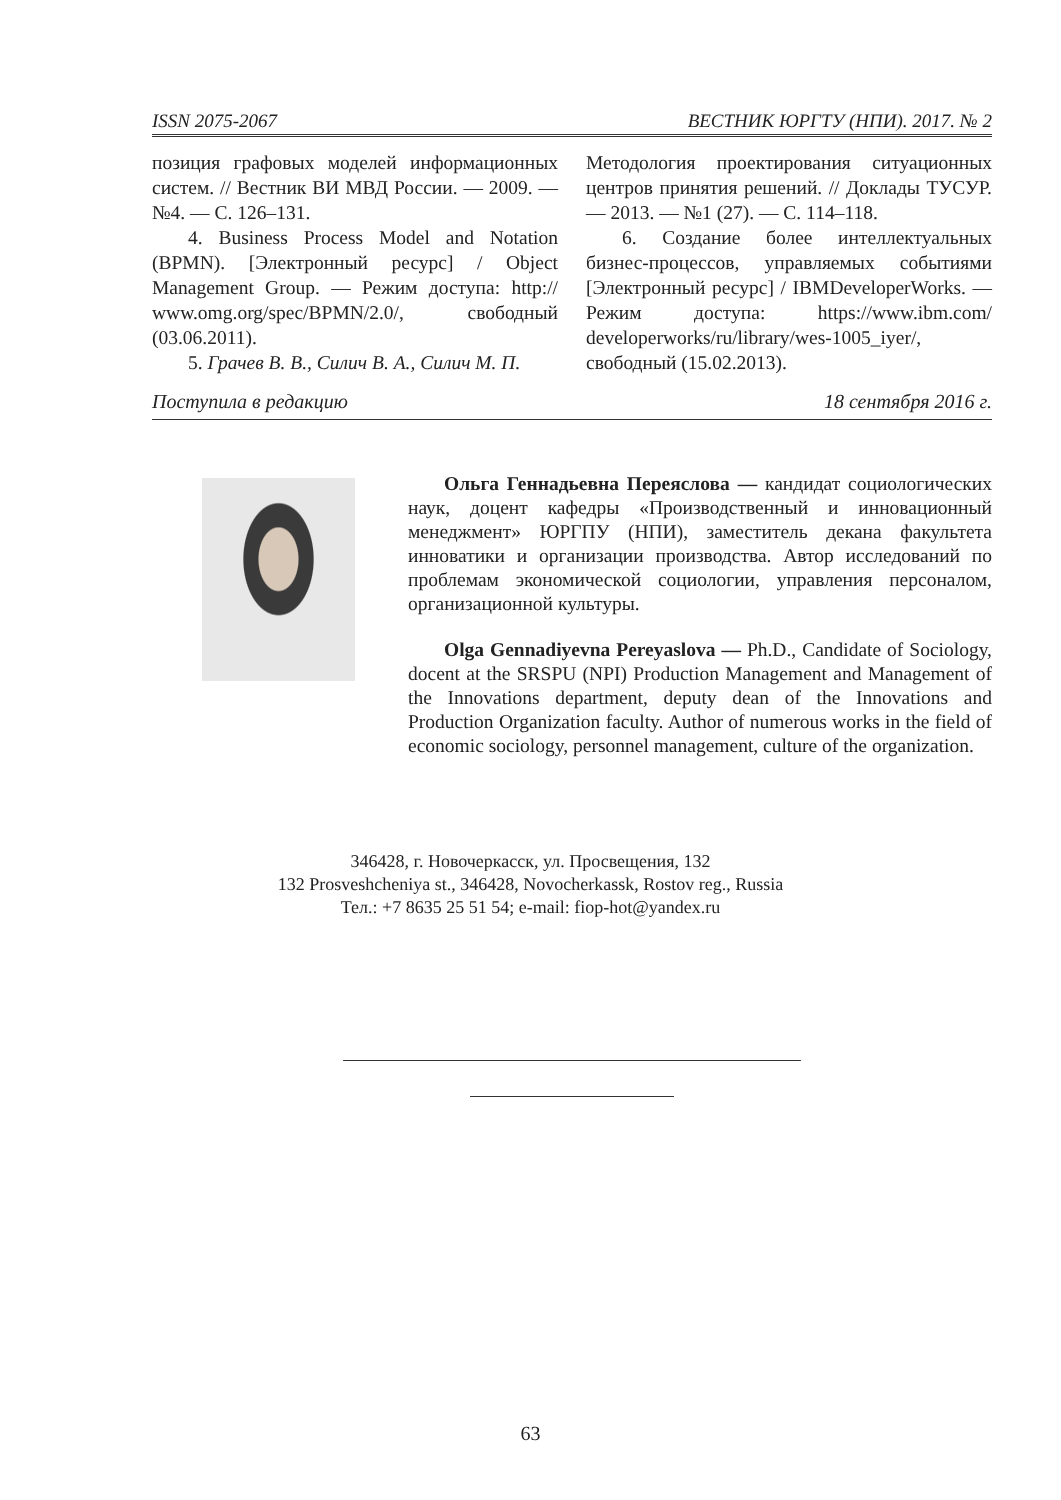ISSN 2075-2067 ВЕСТНИК ЮРГТУ (НПИ). 2017. № 2
позиция графовых моделей информационных систем. // Вестник ВИ МВД России. — 2009. — №4. — С. 126–131.
4. Business Process Model and Notation (BPMN). [Электронный ресурс] / Object Management Group. — Режим доступа: http:// www.omg.org/spec/BPMN/2.0/, свободный (03.06.2011).
5. Грачев В. В., Силич В. А., Силич М. П.
Методология проектирования ситуационных центров принятия решений. // Доклады ТУСУР. — 2013. — №1 (27). — С. 114–118.
6. Создание более интеллектуальных бизнес-процессов, управляемых событиями [Электронный ресурс] / IBMDeveloperWorks. — Режим доступа: https://www.ibm.com/ developerworks/ru/library/wes-1005_iyer/, свободный (15.02.2013).
Поступила в редакцию 18 сентября 2016 г.
Ольга Геннадьевна Переяслова — кандидат социологических наук, доцент кафедры «Производственный и инновационный менеджмент» ЮРГПУ (НПИ), заместитель декана факультета инноватики и организации производства. Автор исследований по проблемам экономической социологии, управления персоналом, организационной культуры.
Olga Gennadiyevna Pereyaslova — Ph.D., Candidate of Sociology, docent at the SRSPU (NPI) Production Management and Management of the Innovations department, deputy dean of the Innovations and Production Organization faculty. Author of numerous works in the field of economic sociology, personnel management, culture of the organization.
346428, г. Новочеркасск, ул. Просвещения, 132
132 Prosveshcheniya st., 346428, Novocherkassk, Rostov reg., Russia
Тел.: +7 8635 25 51 54; e-mail: fiop-hot@yandex.ru
63